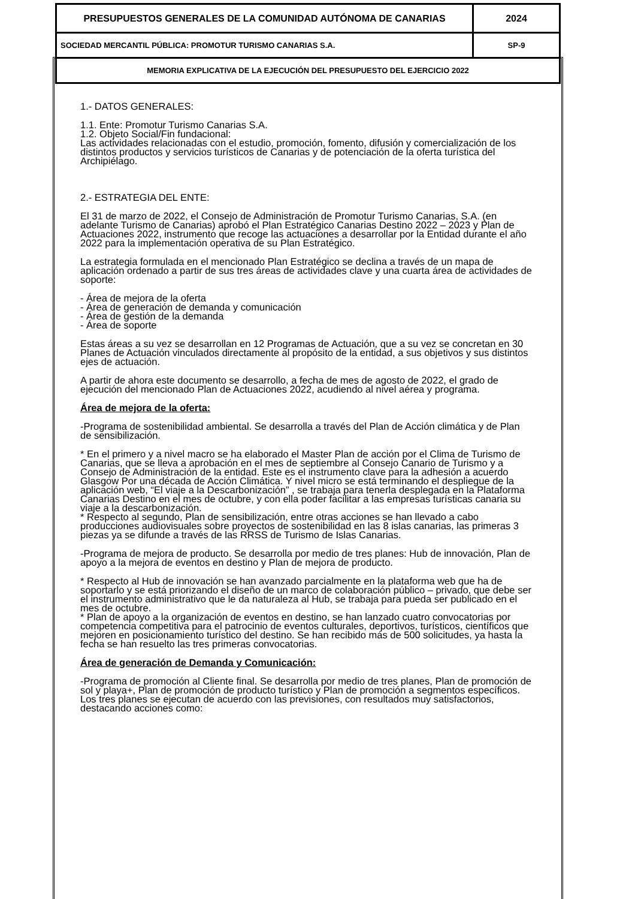| PRESUPUESTOS GENERALES DE LA COMUNIDAD AUTÓNOMA DE CANARIAS | 2024 |
| SOCIEDAD MERCANTIL PÚBLICA: PROMOTUR TURISMO CANARIAS S.A. | SP-9 |
| MEMORIA EXPLICATIVA DE LA EJECUCIÓN DEL PRESUPUESTO DEL EJERCICIO 2022 | |
1.- DATOS GENERALES:
1.1. Ente: Promotur Turismo Canarias S.A.
1.2. Objeto Social/Fin fundacional:
Las actividades relacionadas con el estudio, promoción, fomento, difusión y comercialización de los distintos productos y servicios turísticos de Canarias y de potenciación de la oferta turística del Archipiélago.
2.- ESTRATEGIA DEL ENTE:
El 31 de marzo de 2022, el Consejo de Administración de Promotur Turismo Canarias, S.A. (en adelante Turismo de Canarias) aprobó el Plan Estratégico Canarias Destino 2022 – 2023 y Plan de Actuaciones 2022, instrumento que recoge las actuaciones a desarrollar por la Entidad durante el año 2022 para la implementación operativa de su Plan Estratégico.
La estrategia formulada en el mencionado Plan Estratégico se declina a través de un mapa de aplicación ordenado a partir de sus tres áreas de actividades clave y una cuarta área de actividades de soporte:
- Área de mejora de la oferta
- Área de generación de demanda y comunicación
- Área de gestión de la demanda
- Área de soporte
Estas áreas a su vez se desarrollan en 12 Programas de Actuación, que a su vez se concretan en 30 Planes de Actuación vinculados directamente al propósito de la entidad, a sus objetivos y sus distintos ejes de actuación.
A partir de ahora este documento se desarrollo, a fecha de mes de agosto de 2022, el grado de ejecución del mencionado Plan de Actuaciones 2022, acudiendo al nivel aérea y programa.
Área de mejora de la oferta:
-Programa de sostenibilidad ambiental. Se desarrolla a través del Plan de Acción climática y de Plan de sensibilización.
* En el primero y a nivel macro se ha elaborado el Master Plan de acción por el Clima de Turismo de Canarias, que se lleva a aprobación en el mes de septiembre al Consejo Canario de Turismo y a Consejo de Administración de la entidad. Este es el instrumento clave para la adhesión a acuerdo Glasgow Por una década de Acción Climática. Y nivel micro se está terminando el despliegue de la aplicación web, “El viaje a la Descarbonización” , se trabaja para tenerla desplegada en la Plataforma Canarias Destino en el mes de octubre, y con ella poder facilitar a las empresas turísticas canaria su viaje a la descarbonización.
* Respecto al segundo, Plan de sensibilización, entre otras acciones se han llevado a cabo producciones audiovisuales sobre proyectos de sostenibilidad en las 8 islas canarias, las primeras 3 piezas ya se difunde a través de las RRSS de Turismo de Islas Canarias.
-Programa de mejora de producto. Se desarrolla por medio de tres planes: Hub de innovación, Plan de apoyo a la mejora de eventos en destino y Plan de mejora de producto.
* Respecto al Hub de innovación se han avanzado parcialmente en la plataforma web que ha de soportarlo y se está priorizando el diseño de un marco de colaboración público – privado, que debe ser el instrumento administrativo que le da naturaleza al Hub, se trabaja para pueda ser publicado en el mes de octubre.
* Plan de apoyo a la organización de eventos en destino, se han lanzado cuatro convocatorias por competencia competitiva para el patrocinio de eventos culturales, deportivos, turísticos, científicos que mejoren en posicionamiento turístico del destino. Se han recibido más de 500 solicitudes, ya hasta la fecha se han resuelto las tres primeras convocatorias.
Área de generación de Demanda y Comunicación:
-Programa de promoción al Cliente final. Se desarrolla por medio de tres planes, Plan de promoción de sol y playa+, Plan de promoción de producto turístico y Plan de promoción a segmentos específicos. Los tres planes se ejecutan de acuerdo con las previsiones, con resultados muy satisfactorios, destacando acciones como: